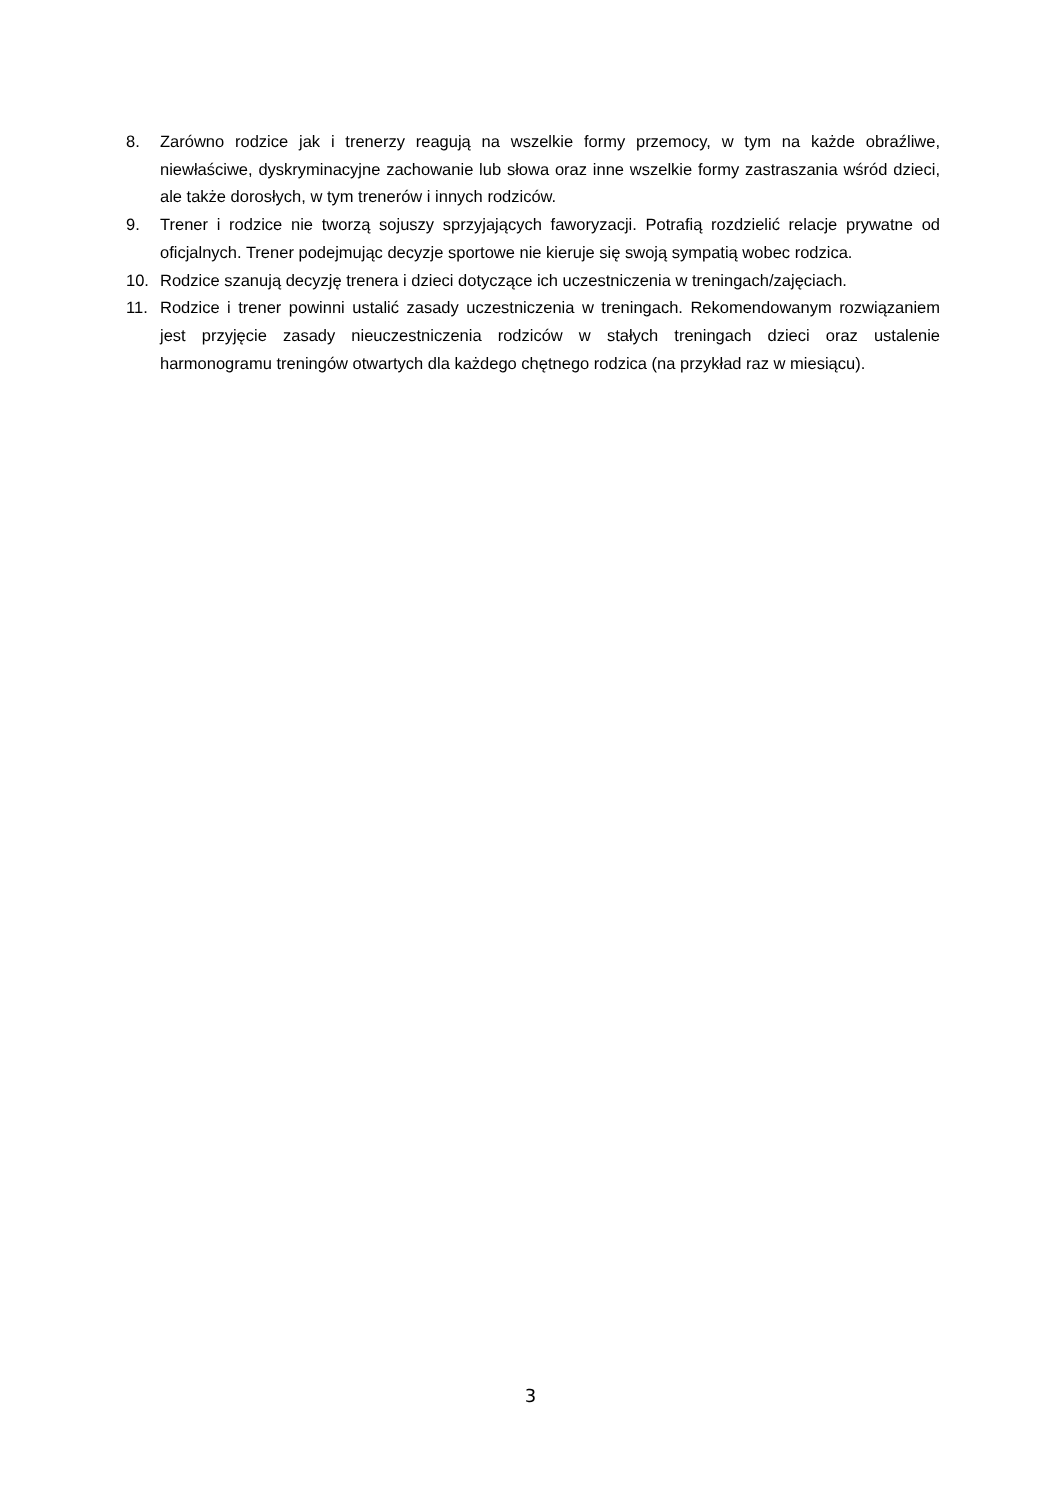8. Zarówno rodzice jak i trenerzy reagują na wszelkie formy przemocy, w tym na każde obraźliwe, niewłaściwe, dyskryminacyjne zachowanie lub słowa oraz inne wszelkie formy zastraszania wśród dzieci, ale także dorosłych, w tym trenerów i innych rodziców.
9. Trener i rodzice nie tworzą sojuszy sprzyjających faworyzacji. Potrafią rozdzielić relacje prywatne od oficjalnych. Trener podejmując decyzje sportowe nie kieruje się swoją sympatią wobec rodzica.
10. Rodzice szanują decyzję trenera i dzieci dotyczące ich uczestniczenia w treningach/zajęciach.
11. Rodzice i trener powinni ustalić zasady uczestniczenia w treningach. Rekomendowanym rozwiązaniem jest przyjęcie zasady nieuczestniczenia rodziców w stałych treningach dzieci oraz ustalenie harmonogramu treningów otwartych dla każdego chętnego rodzica (na przykład raz w miesiącu).
3